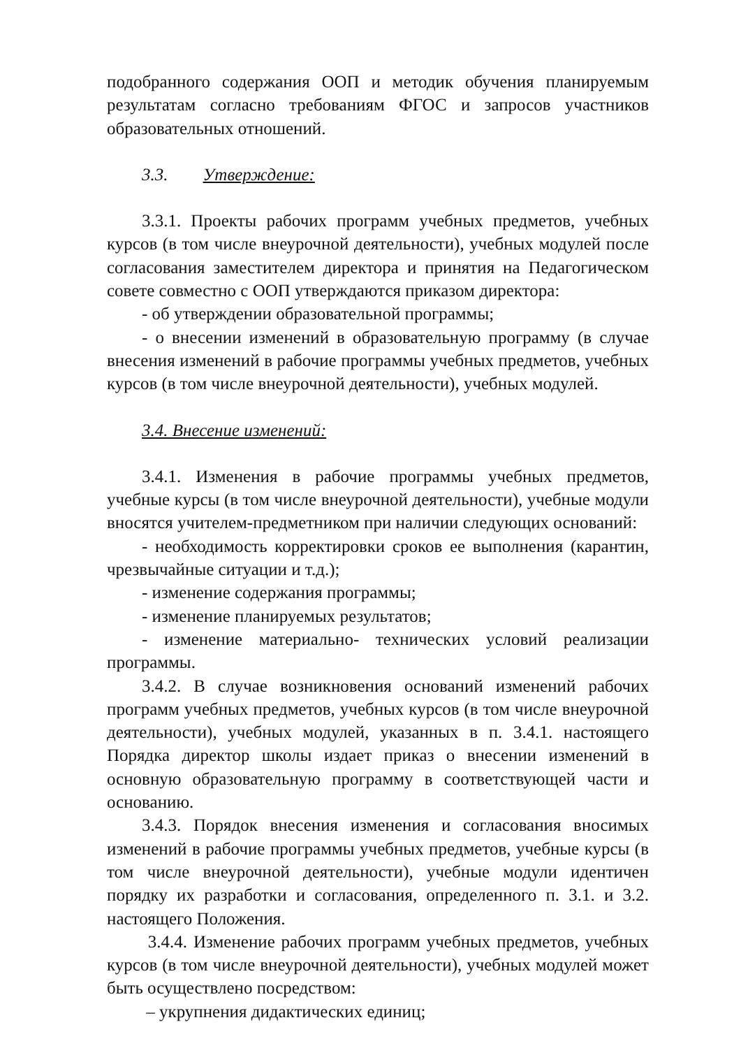подобранного содержания ООП и методик обучения планируемым результатам согласно требованиям ФГОС и запросов участников образовательных отношений.
3.3. Утверждение:
3.3.1. Проекты рабочих программ учебных предметов, учебных курсов (в том числе внеурочной деятельности), учебных модулей после согласования заместителем директора и принятия на Педагогическом совете совместно с ООП утверждаются приказом директора:
- об утверждении образовательной программы;
- о внесении изменений в образовательную программу (в случае внесения изменений в рабочие программы учебных предметов, учебных курсов (в том числе внеурочной деятельности), учебных модулей.
3.4. Внесение изменений:
3.4.1. Изменения в рабочие программы учебных предметов, учебные курсы (в том числе внеурочной деятельности), учебные модули вносятся учителем-предметником при наличии следующих оснований:
- необходимость корректировки сроков ее выполнения (карантин, чрезвычайные ситуации и т.д.);
- изменение содержания программы;
- изменение планируемых результатов;
- изменение материально- технических условий реализации программы.
3.4.2. В случае возникновения оснований изменений рабочих программ учебных предметов, учебных курсов (в том числе внеурочной деятельности), учебных модулей, указанных в п. 3.4.1. настоящего Порядка директор школы издает приказ о внесении изменений в основную образовательную программу в соответствующей части и основанию.
3.4.3. Порядок внесения изменения и согласования вносимых изменений в рабочие программы учебных предметов, учебные курсы (в том числе внеурочной деятельности), учебные модули идентичен порядку их разработки и согласования, определенного п. 3.1. и 3.2. настоящего Положения.
3.4.4. Изменение рабочих программ учебных предметов, учебных курсов (в том числе внеурочной деятельности), учебных модулей может быть осуществлено посредством:
– укрупнения дидактических единиц;